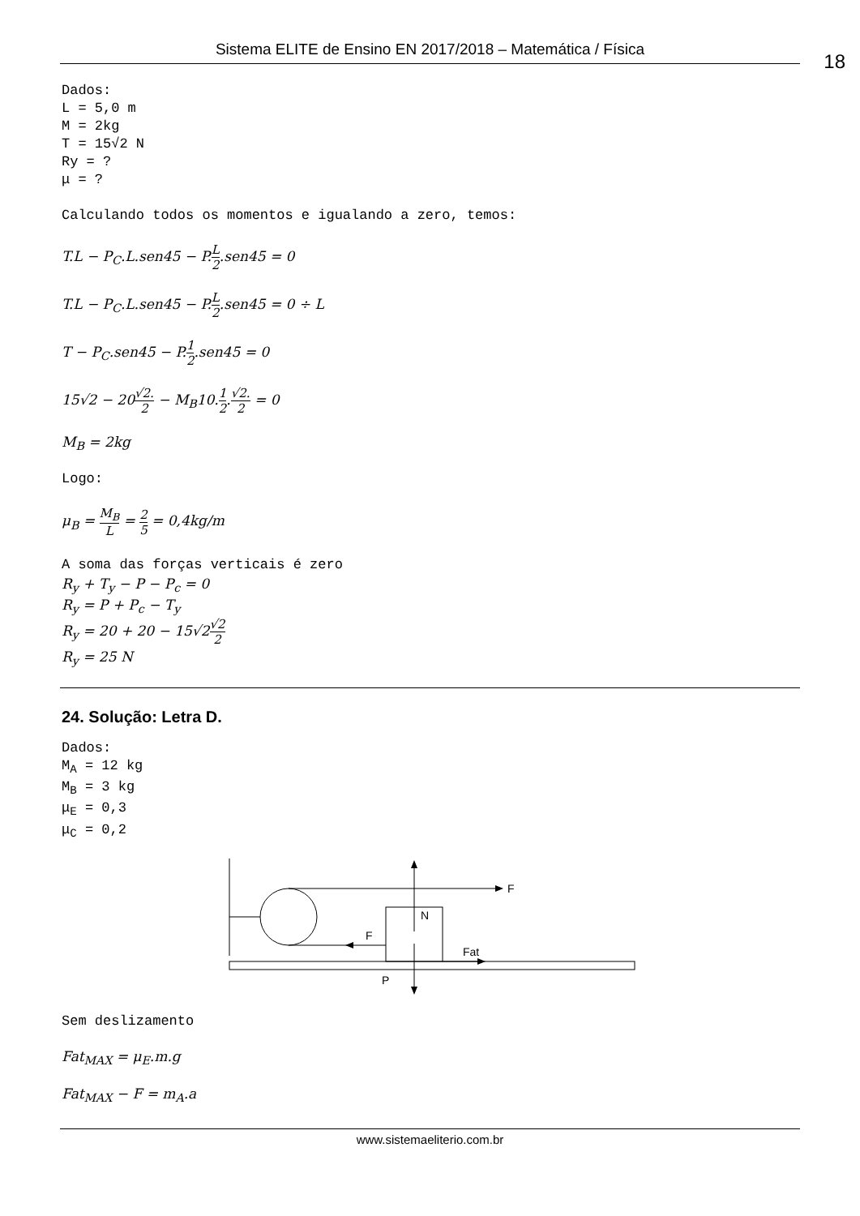Sistema ELITE de Ensino EN 2017/2018 – Matemática / Física
18
Dados: L = 5,0 m M = 2kg T = 15√2 N Ry = ? μ = ? Calculando todos os momentos e igualando a zero, temos:
T.L − P<sub>C</sub>.L.sen45 − P.L 2.sen45 = 0
T.L − P<sub>C</sub>.L.sen45 − P.L 2.sen45 = 0 ÷ L
T − P<sub>C</sub>.sen45 − P.1 2.sen45 = 0
15√2 − 20√2. 2 − M<sub>B</sub>10.1 2.√2. 2 = 0
M<sub>B</sub> = 2kg
Logo:
μ<sub>B</sub> = M<sub>B</sub> L = 2 5 = 0,4kg/m
A soma das forças verticais é zero
R<sub>y</sub> + T<sub>y</sub> − P − P<sub>c</sub> = 0
R<sub>y</sub> = P + P<sub>c</sub> − T<sub>y</sub>
R<sub>y</sub> = 20 + 20 − 15√2√2 2
R<sub>y</sub> = 25 N
24. Solução: Letra D.
Dados: M<sub>A</sub> = 12 kg M<sub>B</sub> = 3 kg μ<sub>E</sub> = 0,3 μ<sub>C</sub> = 0,2
F
F
N
P
Fat
Sem deslizamento
Fat<sub>MAX</sub> = μ<sub>E</sub>.m.g
Fat<sub>MAX</sub> − F = m<sub>A</sub>.a
www.sistemaeliterio.com.br